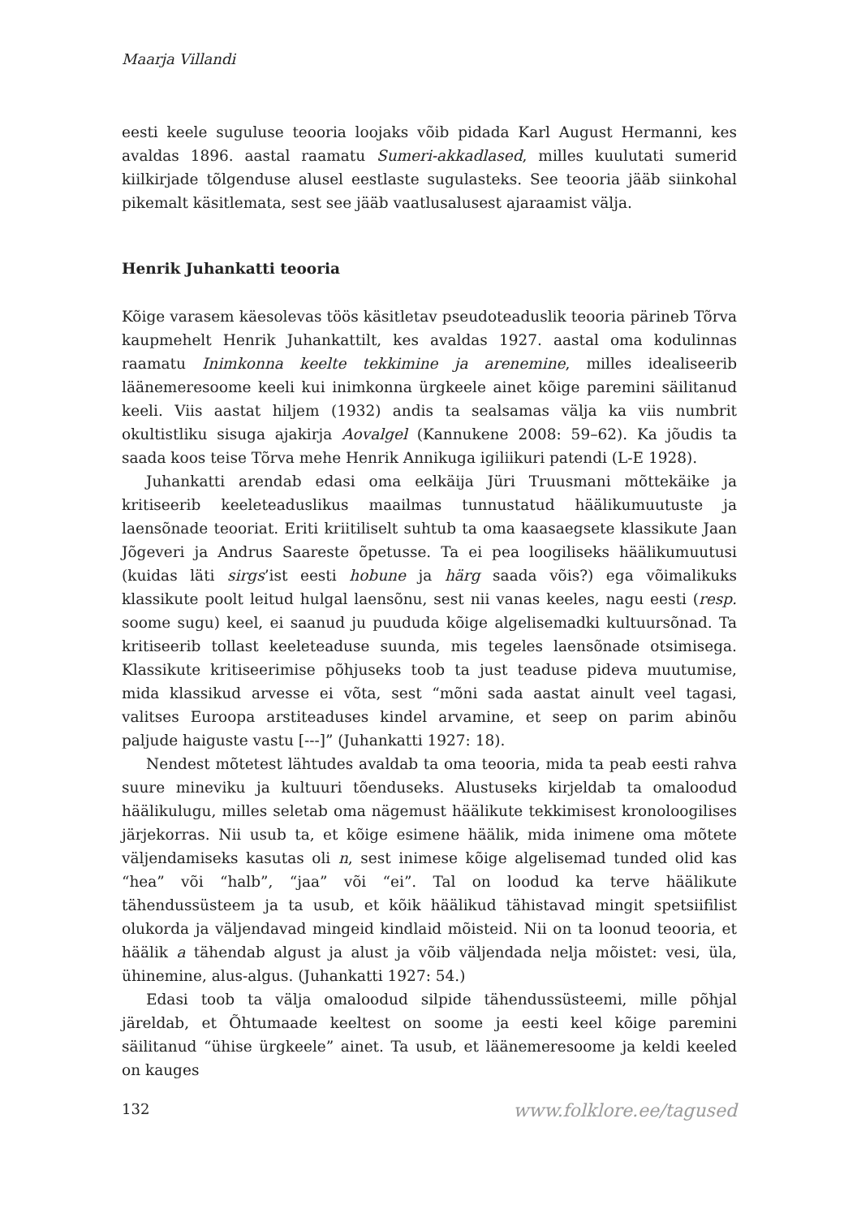Maarja Villandi
eesti keele suguluse teooria loojaks võib pidada Karl August Hermanni, kes avaldas 1896. aastal raamatu Sumeri-akkadlased, milles kuulutati sumerid kiilkirjade tõlgenduse alusel eestlaste sugulasteks. See teooria jääb siinkohal pikemalt käsitlemata, sest see jääb vaatlusalusest ajaraamist välja.
Henrik Juhankatti teooria
Kõige varasem käesolevas töös käsitletav pseudoteaduslik teooria pärineb Tõrva kaupmehelt Henrik Juhankattilt, kes avaldas 1927. aastal oma kodulinnas raamatu Inimkonna keelte tekkimine ja arenemine, milles idealiseerib läänemeresoome keeli kui inimkonna ürgkeele ainet kõige paremini säilitanud keeli. Viis aastat hiljem (1932) andis ta sealsamas välja ka viis numbrit okultistliku sisuga ajakirja Aovalgel (Kannukene 2008: 59–62). Ka jõudis ta saada koos teise Tõrva mehe Henrik Annikuga igiliikuri patendi (L-E 1928).
Juhankatti arendab edasi oma eelkäija Jüri Truusmani mõttekäike ja kritiseerib keeleteaduslikus maailmas tunnustatud häälikumuutuste ja laensõnade teooriat. Eriti kriitiliselt suhtub ta oma kaasaegsete klassikute Jaan Jõgeveri ja Andrus Saareste õpetusse. Ta ei pea loogiliseks häälikumuutusi (kuidas läti sirgs’ist eesti hobune ja härg saada võis?) ega võimalikuks klassikute poolt leitud hulgal laensõnu, sest nii vanas keeles, nagu eesti (resp. soome sugu) keel, ei saanud ju puududa kõige algelisemadki kultuursõnad. Ta kritiseerib tollast keeleteaduse suunda, mis tegeles laensõnade otsimisega. Klassikute kritiseerimise põhjuseks toob ta just teaduse pideva muutumise, mida klassikud arvesse ei võta, sest “mõni sada aastat ainult veel tagasi, valitses Euroopa arstiteaduses kindel arvamine, et seep on parim abinõu paljude haiguste vastu [---]” (Juhankatti 1927: 18).
Nendest mõtetest lähtudes avaldab ta oma teooria, mida ta peab eesti rahva suure mineviku ja kultuuri tõenduseks. Alustuseks kirjeldab ta omaloodud häälikulugu, milles seletab oma nägemust häälikute tekkimisest kronoloogilises järjekorras. Nii usub ta, et kõige esimene häälik, mida inimene oma mõtete väljendamiseks kasutas oli n, sest inimese kõige algelisemad tunded olid kas “hea” või “halb”, “jaa” või “ei”. Tal on loodud ka terve häälikute tähendussüsteem ja ta usub, et kõik häälikud tähistavad mingit spetsiifilist olukorda ja väljendavad mingeid kindlaid mõisteid. Nii on ta loonud teooria, et häälik a tähendab algust ja alust ja võib väljendada nelja mõistet: vesi, üla, ühinemine, alus-algus. (Juhankatti 1927: 54.)
Edasi toob ta välja omaloodud silpide tähendussüsteemi, mille põhjal järeldab, et Õhtumaade keeltest on soome ja eesti keel kõige paremini säilitanud “ühise ürgkeele” ainet. Ta usub, et läänemeresoome ja keldi keeled on kauges
132 www.folklore.ee/tagused